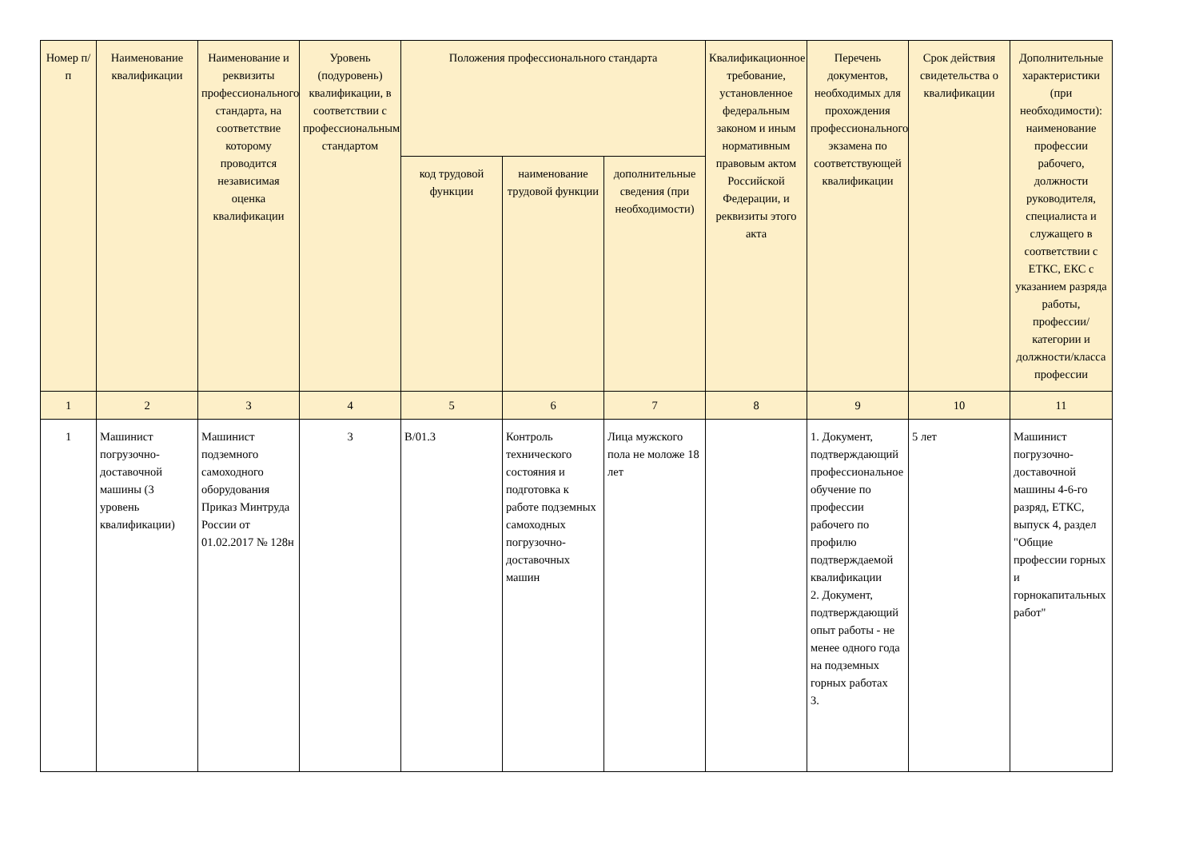| Номер п/п | Наименование квалификации | Наименование и реквизиты профессионального стандарта, на соответствие которому проводится независимая оценка квалификации | Уровень (подуровень) квалификации, в соответствии с профессиональным стандартом | Положения профессионального стандарта | | | Квалификационное требование, установленное федеральным законом и иным нормативным правовым актом Российской Федерации, и реквизиты этого акта | Перечень документов, необходимых для прохождения профессионального экзамена по соответствующей квалификации | Срок действия свидетельства о квалификации | Дополнительные характеристики (при необходимости): наименование профессии рабочего, должности руководителя, специалиста и служащего в соответствии с ЕТКС, ЕКС с указанием разряда работы, профессии/категории и должности/класса профессии |
| --- | --- | --- | --- | --- | --- | --- | --- | --- | --- | --- |
| | | | | код трудовой функции | наименование трудовой функции | дополнительные сведения (при необходимости) | | | | |
| 1 | 2 | 3 | 4 | 5 | 6 | 7 | 8 | 9 | 10 | 11 |
| 1 | Машинист погрузочно-доставочной машины (3 уровень квалификации) | Машинист подземного самоходного оборудования Приказ Минтруда России от 01.02.2017 № 128н | 3 | В/01.3 | Контроль технического состояния и подготовка к работе подземных самоходных погрузочно-доставочных машин | Лица мужского пола не моложе 18 лет | | 1. Документ, подтверждающий профессиональное обучение по профессии рабочего по профилю подтверждаемой квалификации 2. Документ, подтверждающий опыт работы - не менее одного года на подземных горных работах 3. | 5 лет | Машинист погрузочно-доставочной машины 4-6-го разряд, ЕТКС, выпуск 4, раздел "Общие профессии горных и горнокапитальных работ" |